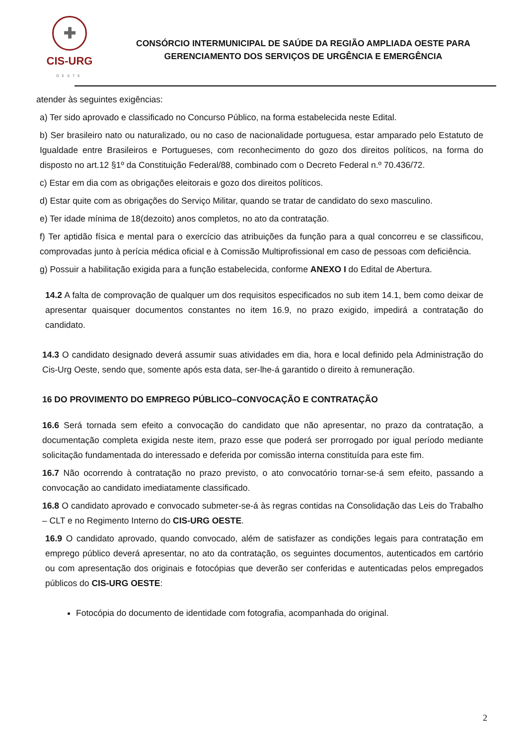✚
CIS-URG
OESTE
CONSÓRCIO INTERMUNICIPAL DE SAÚDE DA REGIÃO AMPLIADA OESTE PARA
GERENCIAMENTO DOS SERVIÇOS DE URGÊNCIA E EMERGÊNCIA
atender às seguintes exigências:
a) Ter sido aprovado e classificado no Concurso Público, na forma estabelecida neste Edital.
b) Ser brasileiro nato ou naturalizado, ou no caso de nacionalidade portuguesa, estar amparado pelo Estatuto de Igualdade entre Brasileiros e Portugueses, com reconhecimento do gozo dos direitos políticos, na forma do disposto no art.12 §1º da Constituição Federal/88, combinado com o Decreto Federal n.º 70.436/72.
c) Estar em dia com as obrigações eleitorais e gozo dos direitos políticos.
d) Estar quite com as obrigações do Serviço Militar, quando se tratar de candidato do sexo masculino.
e) Ter idade mínima de 18(dezoito) anos completos, no ato da contratação.
f) Ter aptidão física e mental para o exercício das atribuições da função para a qual concorreu e se classificou, comprovadas junto à perícia médica oficial e à Comissão Multiprofissional em caso de pessoas com deficiência.
g) Possuir a habilitação exigida para a função estabelecida, conforme ANEXO I do Edital de Abertura.
14.2 A falta de comprovação de qualquer um dos requisitos especificados no sub item 14.1, bem como deixar de apresentar quaisquer documentos constantes no item 16.9, no prazo exigido, impedirá a contratação do candidato.
14.3 O candidato designado deverá assumir suas atividades em dia, hora e local definido pela Administração do Cis-Urg Oeste, sendo que, somente após esta data, ser-lhe-á garantido o direito à remuneração.
16 DO PROVIMENTO DO EMPREGO PÚBLICO–CONVOCAÇÃO E CONTRATAÇÃO
16.6 Será tornada sem efeito a convocação do candidato que não apresentar, no prazo da contratação, a documentação completa exigida neste item, prazo esse que poderá ser prorrogado por igual período mediante solicitação fundamentada do interessado e deferida por comissão interna constituída para este fim.
16.7 Não ocorrendo à contratação no prazo previsto, o ato convocatório tornar-se-á sem efeito, passando a convocação ao candidato imediatamente classificado.
16.8 O candidato aprovado e convocado submeter-se-á às regras contidas na Consolidação das Leis do Trabalho – CLT e no Regimento Interno do CIS-URG OESTE.
16.9 O candidato aprovado, quando convocado, além de satisfazer as condições legais para contratação em emprego público deverá apresentar, no ato da contratação, os seguintes documentos, autenticados em cartório ou com apresentação dos originais e fotocópias que deverão ser conferidas e autenticadas pelos empregados públicos do CIS-URG OESTE:
Fotocópia do documento de identidade com fotografia, acompanhada do original.
2